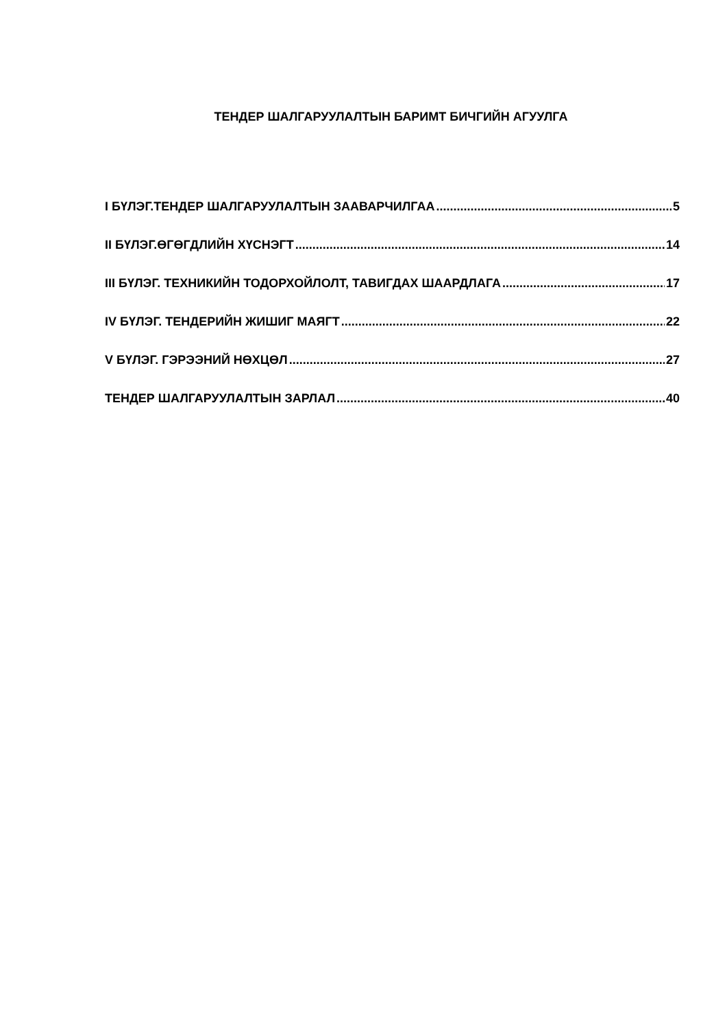ТЕНДЕР ШАЛГАРУУЛАЛТЫН БАРИМТ БИЧГИЙН АГУУЛГА
I БҮЛЭГ.ТЕНДЕР ШАЛГАРУУЛАЛТЫН ЗААВАРЧИЛГАА 5
II БҮЛЭГ.ӨГӨГДЛИЙН ХҮСНЭГТ 14
III БҮЛЭГ. ТЕХНИКИЙН ТОДОРХОЙЛОЛТ, ТАВИГДАХ ШААРДЛАГА 17
IV БҮЛЭГ. ТЕНДЕРИЙН ЖИШИГ МАЯГТ 22
V БҮЛЭГ. ГЭРЭЭНИЙ НӨХЦӨЛ 27
ТЕНДЕР ШАЛГАРУУЛАЛТЫН ЗАРЛАЛ 40